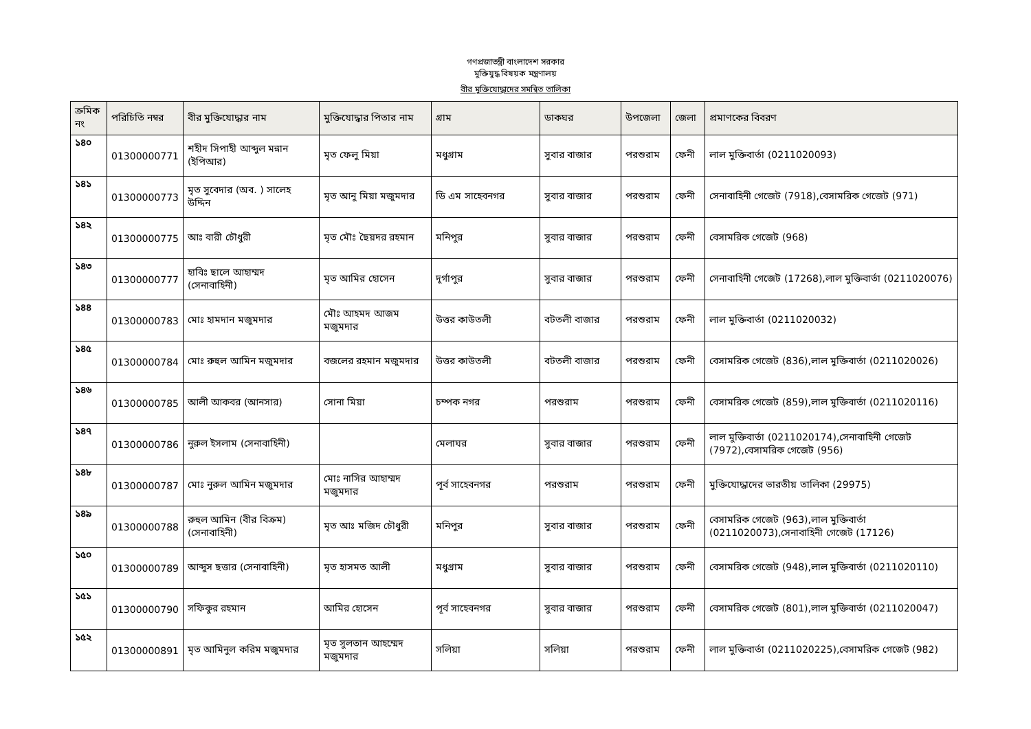গণপ্রজাতন্ত্রী বাংলাদেশ সরকার
মুক্তিযুদ্ধ বিষয়ক মন্ত্রণালয়
বীর মুক্তিযোদ্ধাদের সমন্বিত তালিকা
| ক্রমিক নং | পরিচিতি নম্বর | বীর মুক্তিযোদ্ধার নাম | মুক্তিযোদ্ধার পিতার নাম | গ্রাম | ডাকঘর | উপজেলা | জেলা | প্রমাণকের বিবরণ |
| --- | --- | --- | --- | --- | --- | --- | --- | --- |
| ১৪০ | 01300000771 | শহীদ সিপাহী আব্দুল মন্নান (ইপিআর) | মৃত ফেলু মিয়া | মধুগ্রাম | সুবার বাজার | পরশুরাম | ফেনী | লাল মুক্তিবার্তা (0211020093) |
| ১৪১ | 01300000773 | মৃত সুবেদার (অব. ) সালেহ উদ্দিন | মৃত আনু মিয়া মজুমদার | ডি এম সাহেবনগর | সুবার বাজার | পরশুরাম | ফেনী | সেনাবাহিনী গেজেট (7918),বেসামরিক গেজেট (971) |
| ১৪২ | 01300000775 | আঃ বারী চৌধুরী | মৃত মৌঃ ছৈয়দর রহমান | মনিপুর | সুবার বাজার | পরশুরাম | ফেনী | বেসামরিক গেজেট (968) |
| ১৪৩ | 01300000777 | হাবিঃ ছালে আহাম্মদ (সেনাবাহিনী) | মৃত আমির হোসেন | দূর্গাপুর | সুবার বাজার | পরশুরাম | ফেনী | সেনাবাহিনী গেজেট (17268),লাল মুক্তিবার্তা (0211020076) |
| ১৪৪ | 01300000783 | মোঃ হামদান মজুমদার | মৌঃ আহমদ আজম মজুমদার | উত্তর কাউতলী | বটতলী বাজার | পরশুরাম | ফেনী | লাল মুক্তিবার্তা (0211020032) |
| ১৪৫ | 01300000784 | মোঃ রুহুল আমিন মজুমদার | বজলের রহমান মজুমদার | উত্তর কাউতলী | বটতলী বাজার | পরশুরাম | ফেনী | বেসামরিক গেজেট (836),লাল মুক্তিবার্তা (0211020026) |
| ১৪৬ | 01300000785 | আলী আকবর (আনসার) | সোনা মিয়া | চম্পক নগর | পরশুরাম | পরশুরাম | ফেনী | বেসামরিক গেজেট (859),লাল মুক্তিবার্তা (0211020116) |
| ১৪৭ | 01300000786 | নুরুল ইসলাম (সেনাবাহিনী) | | মেলাঘর | সুবার বাজার | পরশুরাম | ফেনী | লাল মুক্তিবার্তা (0211020174),সেনাবাহিনী গেজেট (7972),বেসামরিক গেজেট (956) |
| ১৪৮ | 01300000787 | মোঃ নুরুল আমিন মজুমদার | মোঃ নাসির আহাম্মদ মজুমদার | পূর্ব সাহেবনগর | পরশুরাম | পরশুরাম | ফেনী | মুক্তিযোদ্ধাদের ভারতীয় তালিকা (29975) |
| ১৪৯ | 01300000788 | রুহুল আমিন (বীর বিক্রম) (সেনাবাহিনী) | মৃত আঃ মজিদ চৌধুরী | মনিপুর | সুবার বাজার | পরশুরাম | ফেনী | বেসামরিক গেজেট (963),লাল মুক্তিবার্তা (0211020073),সেনাবাহিনী গেজেট (17126) |
| ১৫০ | 01300000789 | আব্দুস ছত্তার (সেনাবাহিনী) | মৃত হাসমত আলী | মধুগ্রাম | সুবার বাজার | পরশুরাম | ফেনী | বেসামরিক গেজেট (948),লাল মুক্তিবার্তা (0211020110) |
| ১৫১ | 01300000790 | সফিকুর রহমান | আমির হোসেন | পূর্ব সাহেবনগর | সুবার বাজার | পরশুরাম | ফেনী | বেসামরিক গেজেট (801),লাল মুক্তিবার্তা (0211020047) |
| ১৫২ | 01300000891 | মৃত আমিনুল করিম মজুমদার | মৃত সুলতান আহম্মেদ মজুমদার | সলিয়া | সলিয়া | পরশুরাম | ফেনী | লাল মুক্তিবার্তা (0211020225),বেসামরিক গেজেট (982) |